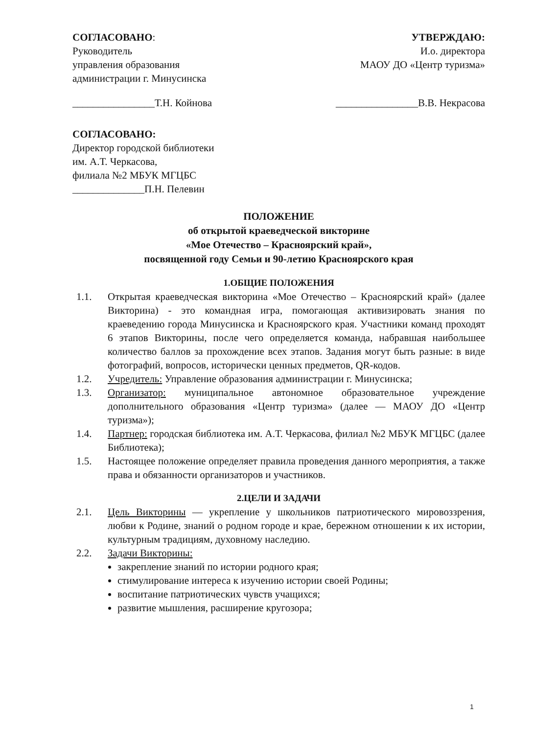СОГЛАСОВАНО:
Руководитель
управления образования
администрации г. Минусинска
________________Т.Н. Койнова
УТВЕРЖДАЮ:
И.о. директора
МАОУ ДО «Центр туризма»
________________В.В. Некрасова
СОГЛАСОВАНО:
Директор городской библиотеки
им. А.Т. Черкасова,
филиала №2 МБУК МГЦБС
______________П.Н. Пелевин
ПОЛОЖЕНИЕ
об открытой краеведческой викторине
«Мое Отечество – Красноярский край»,
посвященной году Семьи и 90-летию Красноярского края
1.ОБЩИЕ ПОЛОЖЕНИЯ
1.1. Открытая краеведческая викторина «Мое Отечество – Красноярский край» (далее Викторина) - это командная игра, помогающая активизировать знания по краеведению города Минусинска и Красноярского края. Участники команд проходят 6 этапов Викторины, после чего определяется команда, набравшая наибольшее количество баллов за прохождение всех этапов. Задания могут быть разные: в виде фотографий, вопросов, исторически ценных предметов, QR-кодов.
1.2. Учредитель: Управление образования администрации г. Минусинска;
1.3. Организатор: муниципальное автономное образовательное учреждение дополнительного образования «Центр туризма» (далее — МАОУ ДО «Центр туризма»);
1.4. Партнер: городская библиотека им. А.Т. Черкасова, филиал №2 МБУК МГЦБС (далее Библиотека);
1.5. Настоящее положение определяет правила проведения данного мероприятия, а также права и обязанности организаторов и участников.
2.ЦЕЛИ И ЗАДАЧИ
2.1. Цель Викторины — укрепление у школьников патриотического мировоззрения, любви к Родине, знаний о родном городе и крае, бережном отношении к их истории, культурным традициям, духовному наследию.
2.2. Задачи Викторины:
закрепление знаний по истории родного края;
стимулирование интереса к изучению истории своей Родины;
воспитание патриотических чувств учащихся;
развитие мышления, расширение кругозора;
1